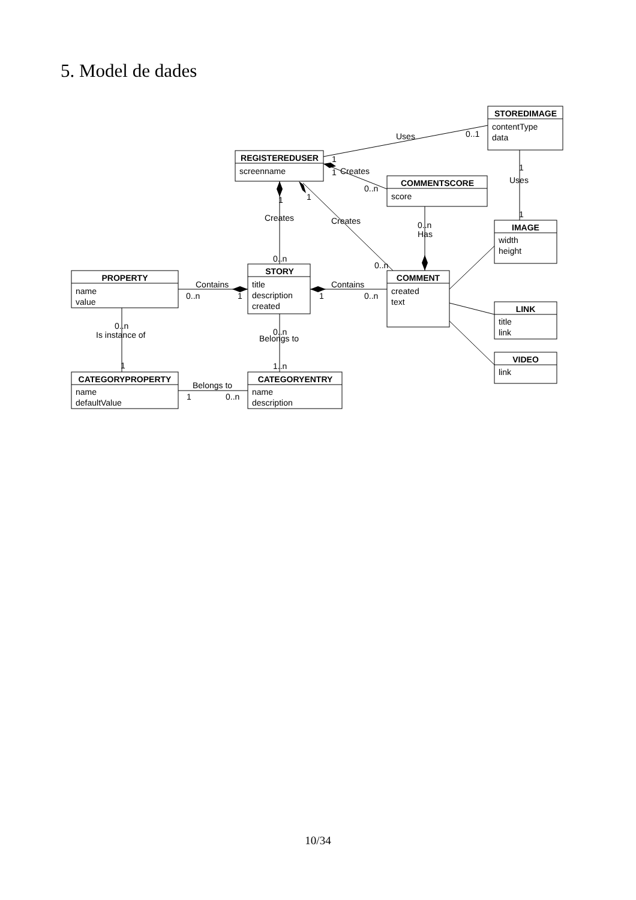5. Model de dades
STOREDIMAGE
REGISTEREDUSER
COMMENTSCORE
IMAGE
PROPERTY
STORY
COMMENT
LINK
VIDEO
CATEGORYPROPERTY
CATEGORYENTRY
contentType
data
screenname
score
width
height
name
value
title
description
created
created
text
title
link
link
name
defaultValue
name
description
Uses
0..1
1
1
Creates
0..n
1
Uses
1
1
1
Creates
Creates
0..n
Has
0..n
0..n
Contains
0..n
1
Contains
1
0..n
0..n
Is instance of
1
0..n
Belongs to
1..n
Belongs to
1
0..n
10/34